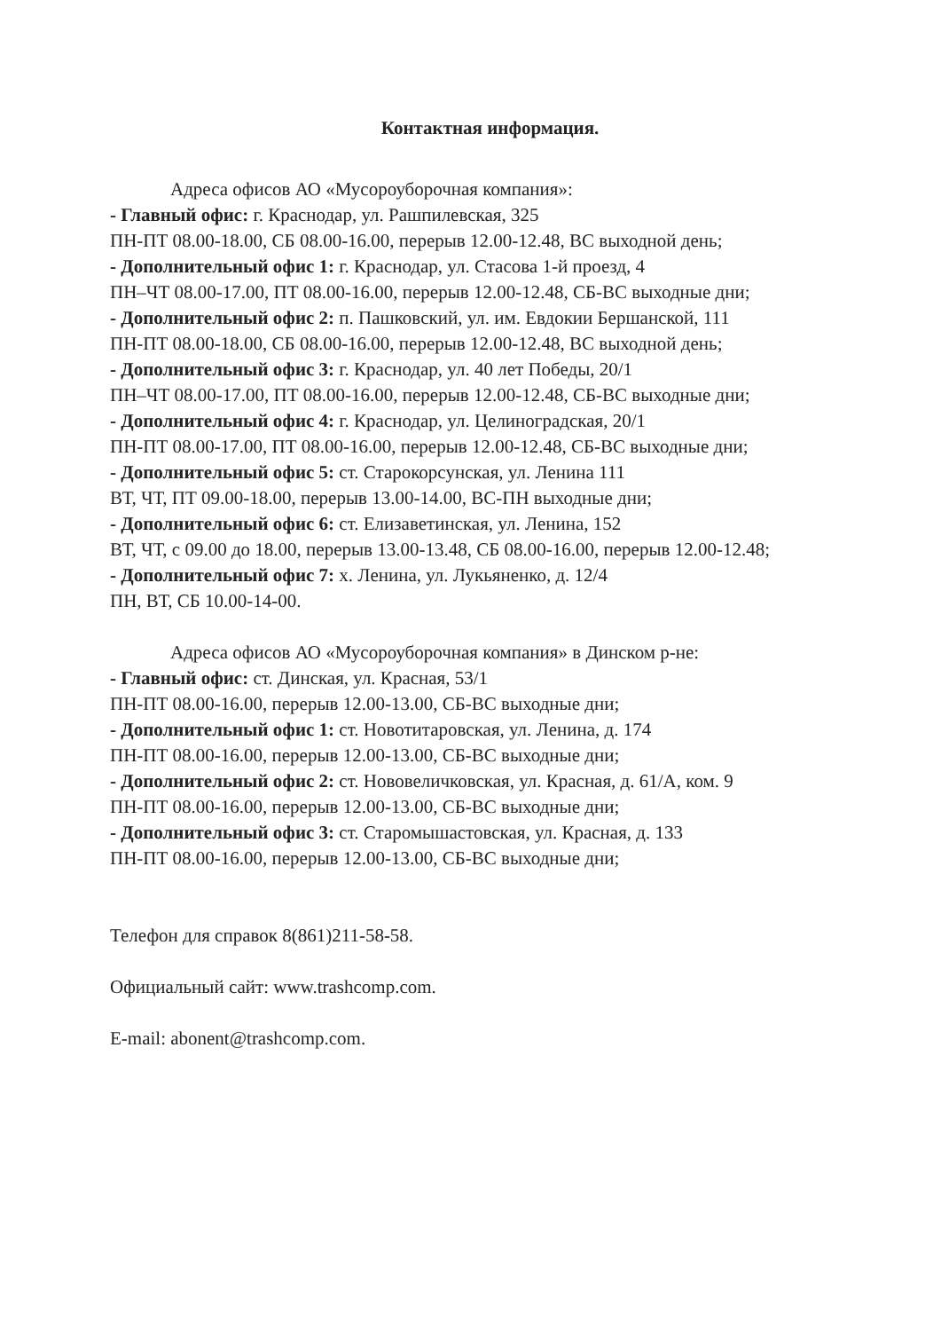Контактная информация.
Адреса офисов АО «Мусороуборочная компания»:
- Главный офис: г. Краснодар, ул. Рашпилевская, 325
ПН-ПТ 08.00-18.00, СБ 08.00-16.00, перерыв 12.00-12.48, ВС выходной день;
- Дополнительный офис 1: г. Краснодар, ул. Стасова 1-й проезд, 4
ПН–ЧТ 08.00-17.00, ПТ 08.00-16.00, перерыв 12.00-12.48, СБ-ВС выходные дни;
- Дополнительный офис 2: п. Пашковский, ул. им. Евдокии Бершанской, 111
ПН-ПТ 08.00-18.00, СБ 08.00-16.00, перерыв 12.00-12.48, ВС выходной день;
- Дополнительный офис 3: г. Краснодар, ул. 40 лет Победы, 20/1
ПН–ЧТ 08.00-17.00, ПТ 08.00-16.00, перерыв 12.00-12.48, СБ-ВС выходные дни;
- Дополнительный офис 4: г. Краснодар, ул. Целиноградская, 20/1
ПН-ПТ 08.00-17.00, ПТ 08.00-16.00, перерыв 12.00-12.48, СБ-ВС выходные дни;
- Дополнительный офис 5: ст. Старокорсунская, ул. Ленина 111
ВТ, ЧТ, ПТ 09.00-18.00, перерыв 13.00-14.00, ВС-ПН выходные дни;
- Дополнительный офис 6: ст. Елизаветинская, ул. Ленина, 152
ВТ, ЧТ, с 09.00 до 18.00, перерыв 13.00-13.48, СБ 08.00-16.00, перерыв 12.00-12.48;
- Дополнительный офис 7: х. Ленина, ул. Лукьяненко, д. 12/4
ПН, ВТ, СБ 10.00-14-00.
Адреса офисов АО «Мусороуборочная компания» в Динском р-не:
- Главный офис: ст. Динская, ул. Красная, 53/1
ПН-ПТ 08.00-16.00, перерыв 12.00-13.00, СБ-ВС выходные дни;
- Дополнительный офис 1: ст. Новотитаровская, ул. Ленина, д. 174
ПН-ПТ 08.00-16.00, перерыв 12.00-13.00, СБ-ВС выходные дни;
- Дополнительный офис 2: ст. Нововеличковская, ул. Красная, д. 61/А, ком. 9
ПН-ПТ 08.00-16.00, перерыв 12.00-13.00, СБ-ВС выходные дни;
- Дополнительный офис 3: ст. Старомышастовская, ул. Красная, д. 133
ПН-ПТ 08.00-16.00, перерыв 12.00-13.00, СБ-ВС выходные дни;
Телефон для справок 8(861)211-58-58.
Официальный сайт: www.trashcomp.com.
E-mail: abonent@trashcomp.com.